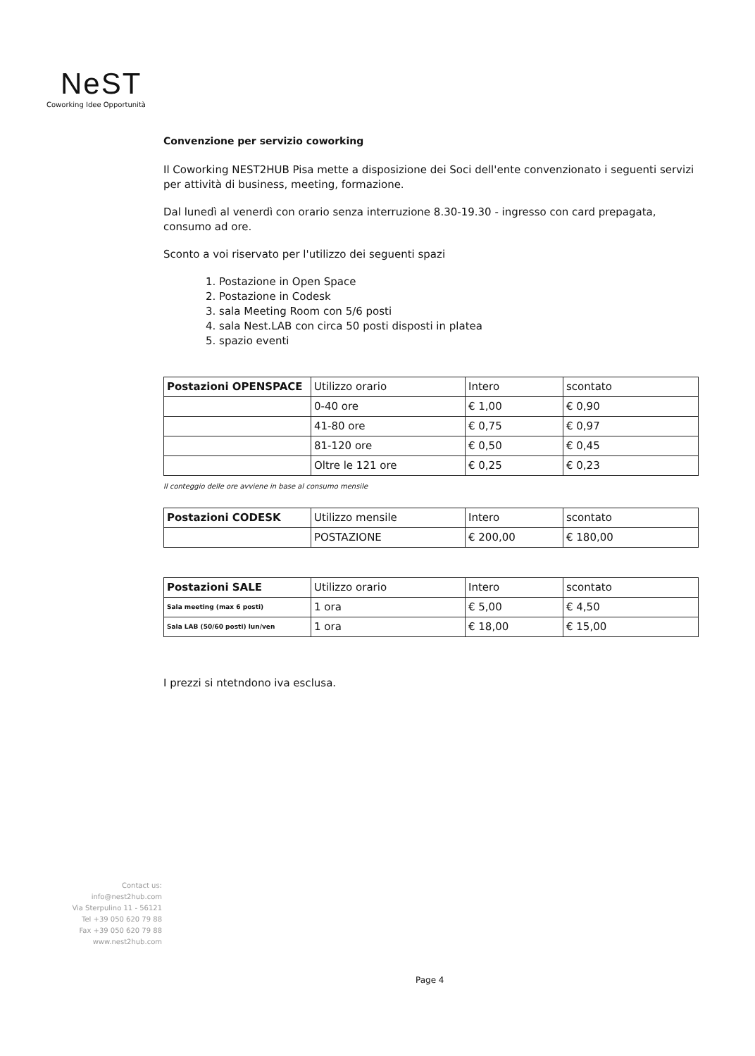NeST
Coworking Idee Opportunità
Convenzione per servizio coworking
Il Coworking NEST2HUB Pisa mette a disposizione dei Soci dell'ente convenzionato i seguenti servizi per attività di business, meeting, formazione.
Dal lunedì al venerdì con orario senza interruzione 8.30-19.30 - ingresso con card prepagata, consumo ad ore.
Sconto a voi riservato per l'utilizzo dei seguenti spazi
1. Postazione in Open Space
2. Postazione in Codesk
3. sala Meeting Room con 5/6 posti
4. sala Nest.LAB con circa 50 posti disposti in platea
5. spazio eventi
| Postazioni OPENSPACE | Utilizzo orario | Intero | scontato |
| | 0-40 ore | € 1,00 | € 0,90 |
| | 41-80 ore | € 0,75 | € 0,97 |
| | 81-120 ore | € 0,50 | € 0,45 |
| | Oltre le 121 ore | € 0,25 | € 0,23 |
Il conteggio delle ore avviene in base al consumo mensile
| Postazioni CODESK | Utilizzo mensile | Intero | scontato |
| | POSTAZIONE | € 200,00 | € 180,00 |
| Postazioni SALE | Utilizzo orario | Intero | scontato |
| Sala meeting (max 6 posti) | 1 ora | € 5,00 | € 4,50 |
| Sala LAB (50/60 posti) lun/ven | 1 ora | € 18,00 | € 15,00 |
I prezzi si ntetndono iva esclusa.
Contact us:
info@nest2hub.com
Via Sterpulino 11 - 56121
Tel +39 050 620 79 88
Fax +39 050 620 79 88
www.nest2hub.com
Page 4